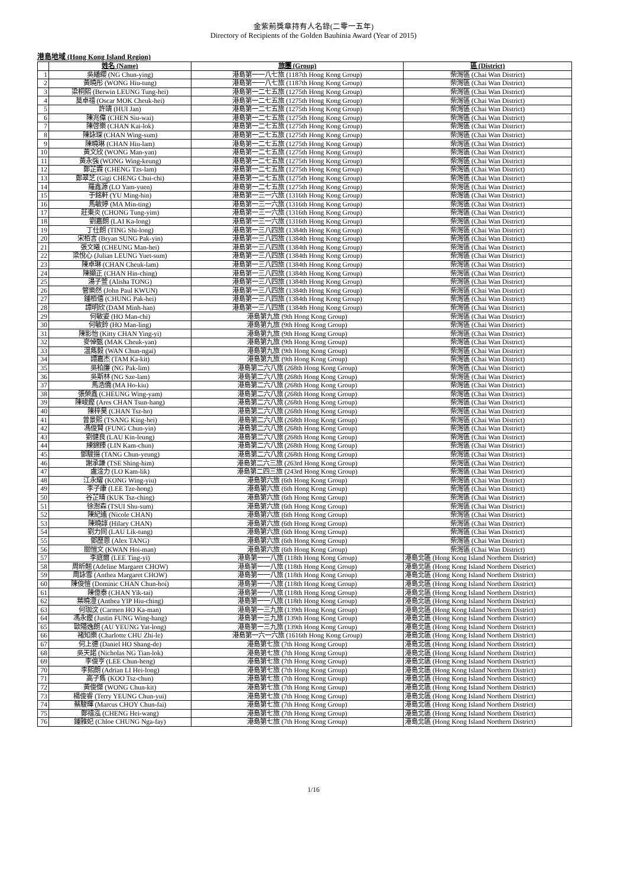金紫荊獎章持有人名錄(二零一五年)
Directory of Recipients of the Golden Bauhinia Award (Year of 2015)
港島地域 (Hong Kong Island Region)
| | 姓名 (Name) | 旅團 (Group) | 區 (District) |
| --- | --- | --- | --- |
| 1 | 吳繙纓 (NG Chun-ying) | 港島第一一八七旅 (1187th Hong Kong Group) | 柴灣區 (Chai Wan District) |
| 2 | 黃曉彤 (WONG Hiu-tung) | 港島第一一八七旅 (1187th Hong Kong Group) | 柴灣區 (Chai Wan District) |
| 3 | 梁桐熙 (Berwin LEUNG Tung-hei) | 港島第一二七五旅 (1275th Hong Kong Group) | 柴灣區 (Chai Wan District) |
| 4 | 莫卓禧 (Oscar MOK Cheuk-hei) | 港島第一二七五旅 (1275th Hong Kong Group) | 柴灣區 (Chai Wan District) |
| 5 | 許靖 (HUI Jan) | 港島第一二七五旅 (1275th Hong Kong Group) | 柴灣區 (Chai Wan District) |
| 6 | 陳兆偉 (CHEN Siu-wai) | 港島第一二七五旅 (1275th Hong Kong Group) | 柴灣區 (Chai Wan District) |
| 7 | 陳啓樂 (CHAN Kai-lok) | 港島第一二七五旅 (1275th Hong Kong Group) | 柴灣區 (Chai Wan District) |
| 8 | 陳詠琛 (CHAN Wing-sum) | 港島第一二七五旅 (1275th Hong Kong Group) | 柴灣區 (Chai Wan District) |
| 9 | 陳曉琳 (CHAN Hiu-lam) | 港島第一二七五旅 (1275th Hong Kong Group) | 柴灣區 (Chai Wan District) |
| 10 | 黃文欣 (WONG Man-yan) | 港島第一二七五旅 (1275th Hong Kong Group) | 柴灣區 (Chai Wan District) |
| 11 | 黃永強 (WONG Wing-keung) | 港島第一二七五旅 (1275th Hong Kong Group) | 柴灣區 (Chai Wan District) |
| 12 | 鄭芷霖 (CHENG Tzs-lam) | 港島第一二七五旅 (1275th Hong Kong Group) | 柴灣區 (Chai Wan District) |
| 13 | 鄭翠芝 (Gigi CHENG Chui-chi) | 港島第一二七五旅 (1275th Hong Kong Group) | 柴灣區 (Chai Wan District) |
| 14 | 羅鑫源 (LO Yam-yuen) | 港島第一二七五旅 (1275th Hong Kong Group) | 柴灣區 (Chai Wan District) |
| 15 | 于銘軒 (YU Ming-hin) | 港島第一三一六旅 (1316th Hong Kong Group) | 柴灣區 (Chai Wan District) |
| 16 | 馬敏婷 (MA Min-ting) | 港島第一三一六旅 (1316th Hong Kong Group) | 柴灣區 (Chai Wan District) |
| 17 | 莊東炎 (CHONG Tung-yim) | 港島第一三一六旅 (1316th Hong Kong Group) | 柴灣區 (Chai Wan District) |
| 18 | 劉嘉朗 (LAI Ka-long) | 港島第一三一六旅 (1316th Hong Kong Group) | 柴灣區 (Chai Wan District) |
| 19 | 丁仕朗 (TING Shi-long) | 港島第一三八四旅 (1384th Hong Kong Group) | 柴灣區 (Chai Wan District) |
| 20 | 宋栢言 (Bryan SUNG Pak-yin) | 港島第一三八四旅 (1384th Hong Kong Group) | 柴灣區 (Chai Wan District) |
| 21 | 張文曦 (CHEUNG Man-hei) | 港島第一三八四旅 (1384th Hong Kong Group) | 柴灣區 (Chai Wan District) |
| 22 | 梁悅心 (Julian LEUNG Yuet-sum) | 港島第一三八四旅 (1384th Hong Kong Group) | 柴灣區 (Chai Wan District) |
| 23 | 陳卓琳 (CHAN Cheuk-lam) | 港島第一三八四旅 (1384th Hong Kong Group) | 柴灣區 (Chai Wan District) |
| 24 | 陳顯正 (CHAN Hin-ching) | 港島第一三八四旅 (1384th Hong Kong Group) | 柴灣區 (Chai Wan District) |
| 25 | 湯子萱 (Alisha TONG) | 港島第一三八四旅 (1384th Hong Kong Group) | 柴灣區 (Chai Wan District) |
| 26 | 管樂然 (John Paul KWUN) | 港島第一三八四旅 (1384th Hong Kong Group) | 柴灣區 (Chai Wan District) |
| 27 | 鍾栢僖 (CHUNG Pak-hei) | 港島第一三八四旅 (1384th Hong Kong Group) | 柴灣區 (Chai Wan District) |
| 28 | 譚明欣 (DAM Minh-han) | 港島第一三八四旅 (1384th Hong Kong Group) | 柴灣區 (Chai Wan District) |
| 29 | 何敏姿 (HO Man-chi) | 港島第九旅 (9th Hong Kong Group) | 柴灣區 (Chai Wan District) |
| 30 | 何敏鈴 (HO Man-ling) | 港島第九旅 (9th Hong Kong Group) | 柴灣區 (Chai Wan District) |
| 31 | 陳影怡 (Kitty CHAN Ying-yi) | 港島第九旅 (9th Hong Kong Group) | 柴灣區 (Chai Wan District) |
| 32 | 麥倬甄 (MAK Cheuk-yan) | 港島第九旅 (9th Hong Kong Group) | 柴灣區 (Chai Wan District) |
| 33 | 溫雋毅 (WAN Chun-ngai) | 港島第九旅 (9th Hong Kong Group) | 柴灣區 (Chai Wan District) |
| 34 | 譚嘉杰 (TAM Ka-kit) | 港島第九旅 (9th Hong Kong Group) | 柴灣區 (Chai Wan District) |
| 35 | 吳柏廉 (NG Pak-lim) | 港島第二六八旅 (268th Hong Kong Group) | 柴灣區 (Chai Wan District) |
| 36 | 吳斯林 (NG Sze-lam) | 港島第二六八旅 (268th Hong Kong Group) | 柴灣區 (Chai Wan District) |
| 37 | 馬浩僑 (MA Ho-kiu) | 港島第二六八旅 (268th Hong Kong Group) | 柴灣區 (Chai Wan District) |
| 38 | 張榮鑫 (CHEUNG Wing-yam) | 港島第二六八旅 (268th Hong Kong Group) | 柴灣區 (Chai Wan District) |
| 39 | 陳峻鏗 (Ares CHAN Tsun-hang) | 港島第二六八旅 (268th Hong Kong Group) | 柴灣區 (Chai Wan District) |
| 40 | 陳梓昊 (CHAN Tsz-ho) | 港島第二六八旅 (268th Hong Kong Group) | 柴灣區 (Chai Wan District) |
| 41 | 曾景熙 (TSANG King-hei) | 港島第二六八旅 (268th Hong Kong Group) | 柴灣區 (Chai Wan District) |
| 42 | 馮俊賢 (FUNG Chun-yin) | 港島第二六八旅 (268th Hong Kong Group) | 柴灣區 (Chai Wan District) |
| 43 | 劉健良 (LAU Kin-leung) | 港島第二六八旅 (268th Hong Kong Group) | 柴灣區 (Chai Wan District) |
| 44 | 練錦臻 (LIN Kam-chun) | 港島第二六八旅 (268th Hong Kong Group) | 柴灣區 (Chai Wan District) |
| 45 | 鄧駿揚 (TANG Chun-yeung) | 港島第二六八旅 (268th Hong Kong Group) | 柴灣區 (Chai Wan District) |
| 46 | 謝承謙 (TSE Shing-him) | 港島第二六三旅 (263rd Hong Kong Group) | 柴灣區 (Chai Wan District) |
| 47 | 盧淦力 (LO Kam-lik) | 港島第二四三旅 (243rd Hong Kong Group) | 柴灣區 (Chai Wan District) |
| 48 | 江永耀 (KONG Wing-yiu) | 港島第六旅 (6th Hong Kong Group) | 柴灣區 (Chai Wan District) |
| 49 | 李子康 (LEE Tze-hong) | 港島第六旅 (6th Hong Kong Group) | 柴灣區 (Chai Wan District) |
| 50 | 谷芷晴 (KUK Tsz-ching) | 港島第六旅 (6th Hong Kong Group) | 柴灣區 (Chai Wan District) |
| 51 | 徐澍森 (TSUI Shu-sum) | 港島第六旅 (6th Hong Kong Group) | 柴灣區 (Chai Wan District) |
| 52 | 陳紀遙 (Nicole CHAN) | 港島第六旅 (6th Hong Kong Group) | 柴灣區 (Chai Wan District) |
| 53 | 陳曉諄 (Hilary CHAN) | 港島第六旅 (6th Hong Kong Group) | 柴灣區 (Chai Wan District) |
| 54 | 劉力同 (LAU Lik-tung) | 港島第六旅 (6th Hong Kong Group) | 柴灣區 (Chai Wan District) |
| 55 | 鄧歷恩 (Alex TANG) | 港島第六旅 (6th Hong Kong Group) | 柴灣區 (Chai Wan District) |
| 56 | 關愷文 (KWAN Hoi-man) | 港島第六旅 (6th Hong Kong Group) | 柴灣區 (Chai Wan District) |
| 57 | 李庭爾 (LEE Ting-yi) | 港島第一一八旅 (118th Hong Kong Group) | 港島北區 (Hong Kong Island Northern District) |
| 58 | 周昕翹 (Adeline Margaret CHOW) | 港島第一一八旅 (118th Hong Kong Group) | 港島北區 (Hong Kong Island Northern District) |
| 59 | 周詠雪 (Anthea Margaret CHOW) | 港島第一一八旅 (118th Hong Kong Group) | 港島北區 (Hong Kong Island Northern District) |
| 60 | 陳俊愷 (Dominic CHAN Chun-hoi) | 港島第一一八旅 (118th Hong Kong Group) | 港島北區 (Hong Kong Island Northern District) |
| 61 | 陳億泰 (CHAN Yik-tai) | 港島第一一八旅 (118th Hong Kong Group) | 港島北區 (Hong Kong Island Northern District) |
| 62 | 葉曉澄 (Anthea YIP Hiu-ching) | 港島第一一八旅 (118th Hong Kong Group) | 港島北區 (Hong Kong Island Northern District) |
| 63 | 何珈汶 (Carmen HO Ka-man) | 港島第一三九旅 (139th Hong Kong Group) | 港島北區 (Hong Kong Island Northern District) |
| 64 | 馮永鏗 (Justin FUNG Wing-hang) | 港島第一三九旅 (139th Hong Kong Group) | 港島北區 (Hong Kong Island Northern District) |
| 65 | 歐陽逸朗 (AU YEUNG Yat-long) | 港島第一三九旅 (139th Hong Kong Group) | 港島北區 (Hong Kong Island Northern District) |
| 66 | 褚知樂 (Charlotte CHU Zhi-le) | 港島第一六一六旅 (1616th Hong Kong Group) | 港島北區 (Hong Kong Island Northern District) |
| 67 | 何上德 (Daniel HO Shang-de) | 港島第七旅 (7th Hong Kong Group) | 港島北區 (Hong Kong Island Northern District) |
| 68 | 吳天諾 (Nicholas NG Tian-lok) | 港島第七旅 (7th Hong Kong Group) | 港島北區 (Hong Kong Island Northern District) |
| 69 | 李俊亨 (LEE Chun-heng) | 港島第七旅 (7th Hong Kong Group) | 港島北區 (Hong Kong Island Northern District) |
| 70 | 李熙朗 (Adrian LI Hei-long) | 港島第七旅 (7th Hong Kong Group) | 港島北區 (Hong Kong Island Northern District) |
| 71 | 高子雋 (KOO Tsz-chun) | 港島第七旅 (7th Hong Kong Group) | 港島北區 (Hong Kong Island Northern District) |
| 72 | 黃俊傑 (WONG Chun-kit) | 港島第七旅 (7th Hong Kong Group) | 港島北區 (Hong Kong Island Northern District) |
| 73 | 楊俊睿 (Terry YEUNG Chun-yui) | 港島第七旅 (7th Hong Kong Group) | 港島北區 (Hong Kong Island Northern District) |
| 74 | 蔡駿暉 (Marcus CHOY Chun-fai) | 港島第七旅 (7th Hong Kong Group) | 港島北區 (Hong Kong Island Northern District) |
| 75 | 鄭禧泓 (CHENG Hei-wang) | 港島第七旅 (7th Hong Kong Group) | 港島北區 (Hong Kong Island Northern District) |
| 76 | 鍾雅妃 (Chloe CHUNG Nga-fay) | 港島第七旅 (7th Hong Kong Group) | 港島北區 (Hong Kong Island Northern District) |
1/16